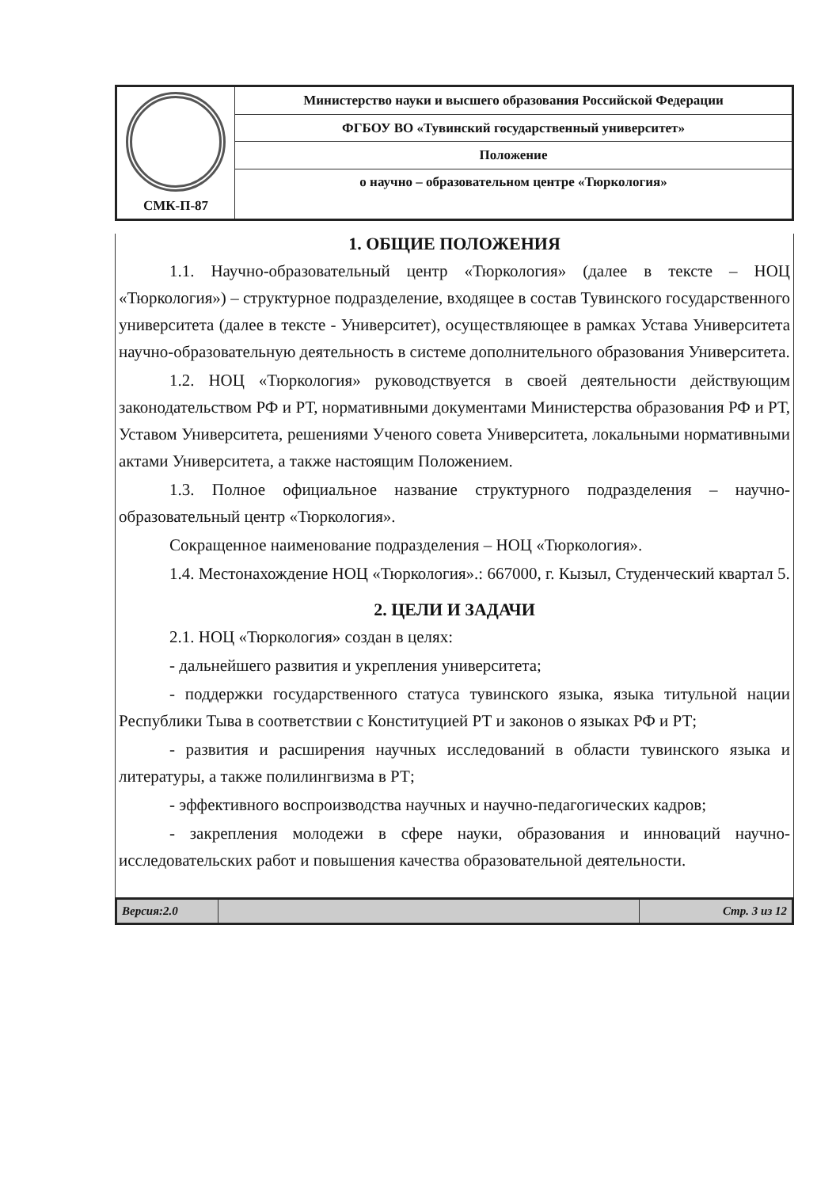| СМК-П-87 | Министерство науки и высшего образования Российской Федерации |
| | ФГБОУ ВО «Тувинский государственный университет» |
| | Положение |
| | о научно – образовательном центре «Тюркология» |
1. ОБЩИЕ ПОЛОЖЕНИЯ
1.1. Научно-образовательный центр «Тюркология» (далее в тексте – НОЦ «Тюркология») – структурное подразделение, входящее в состав Тувинского государственного университета (далее в тексте - Университет), осуществляющее в рамках Устава Университета научно-образовательную деятельность в системе дополнительного образования Университета.
1.2. НОЦ «Тюркология» руководствуется в своей деятельности действующим законодательством РФ и РТ, нормативными документами Министерства образования РФ и РТ, Уставом Университета, решениями Ученого совета Университета, локальными нормативными актами Университета, а также настоящим Положением.
1.3. Полное официальное название структурного подразделения – научно-образовательный центр «Тюркология».
Сокращенное наименование подразделения – НОЦ «Тюркология».
1.4. Местонахождение НОЦ «Тюркология».: 667000, г. Кызыл, Студенческий квартал 5.
2. ЦЕЛИ И ЗАДАЧИ
2.1. НОЦ «Тюркология» создан в целях:
- дальнейшего развития и укрепления университета;
- поддержки государственного статуса тувинского языка, языка титульной нации Республики Тыва в соответствии с Конституцией РТ и законов о языках РФ и РТ;
- развития и расширения научных исследований в области тувинского языка и литературы, а также полилингвизма в РТ;
- эффективного воспроизводства научных и научно-педагогических кадров;
- закрепления молодежи в сфере науки, образования и инноваций научно-исследовательских работ и повышения качества образовательной деятельности.
| Версия:2.0 | | Стр. 3 из 12 |